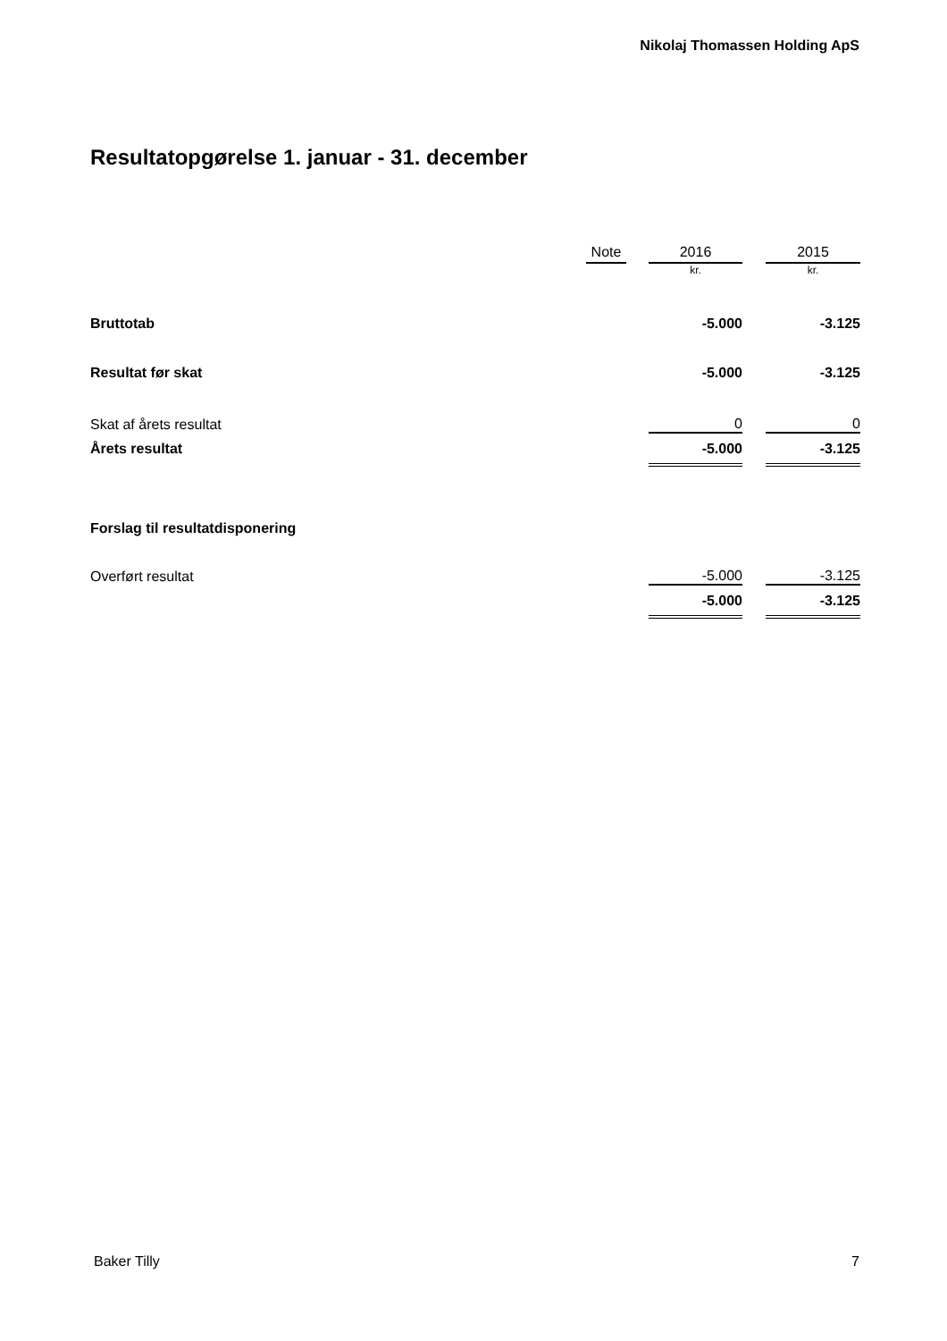Nikolaj Thomassen Holding ApS
Resultatopgørelse 1. januar - 31. december
| | Note | | 2016 | | 2015 |
| | | | kr. | | kr. |
| Bruttotab | | | -5.000 | | -3.125 |
| Resultat før skat | | | -5.000 | | -3.125 |
| Skat af årets resultat | | | 0 | | 0 |
| Årets resultat | | | -5.000 | | -3.125 |
| Forslag til resultatdisponering | | | | | |
| Overført resultat | | | -5.000 | | -3.125 |
| | | | -5.000 | | -3.125 |
Baker Tilly 7